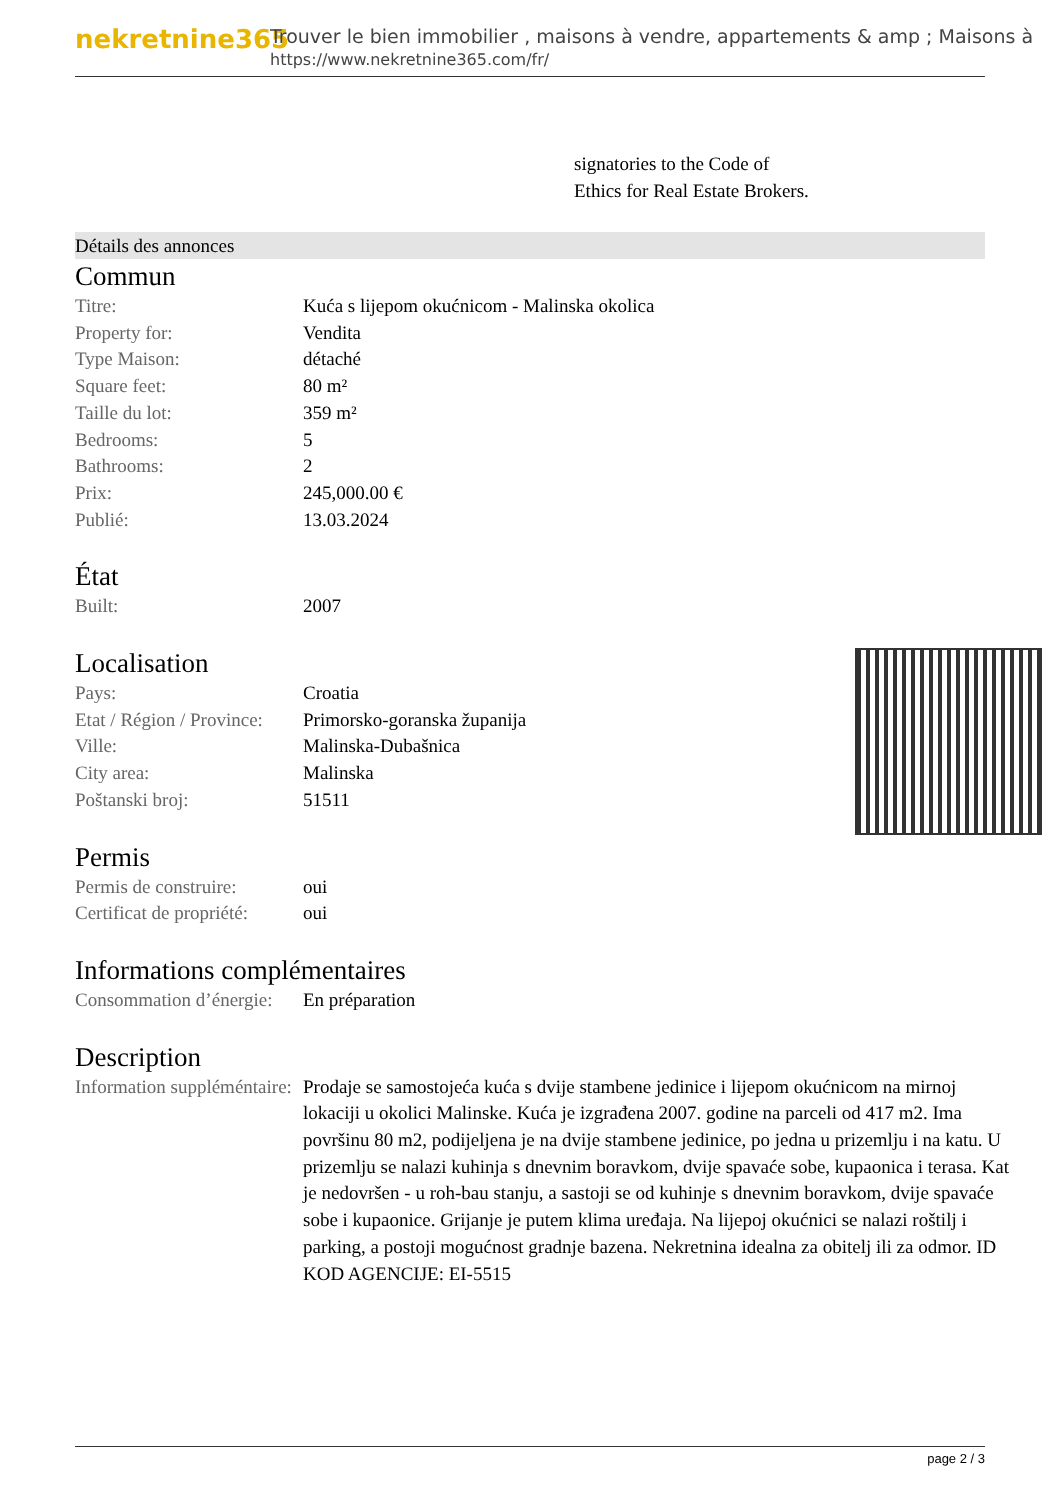nekretnine365
Trouver le bien immobilier , maisons à vendre, appartements & amp ; Maisons à
https://www.nekretnine365.com/fr/
signatories to the Code of
Ethics for Real Estate Brokers.
Détails des annonces
Commun
| Titre: | Kuća s lijepom okućnicom - Malinska okolica |
| Property for: | Vendita |
| Type Maison: | détaché |
| Square feet: | 80 m² |
| Taille du lot: | 359 m² |
| Bedrooms: | 5 |
| Bathrooms: | 2 |
| Prix: | 245,000.00 € |
| Publié: | 13.03.2024 |
État
| Built: | 2007 |
Localisation
| Pays: | Croatia |
| Etat / Région / Province: | Primorsko-goranska županija |
| Ville: | Malinska-Dubašnica |
| City area: | Malinska |
| Poštanski broj: | 51511 |
Permis
| Permis de construire: | oui |
| Certificat de propriété: | oui |
Informations complémentaires
| Consommation d’énergie: | En préparation |
Description
| Information suppléméntaire: | Prodaje se samostojeća kuća s dvije stambene jedinice i lijepom okućnicom na mirnoj lokaciji u okolici Malinske. Kuća je izgrađena 2007. godine na parceli od 417 m2. Ima površinu 80 m2, podijeljena je na dvije stambene jedinice, po jedna u prizemlju i na katu. U prizemlju se nalazi kuhinja s dnevnim boravkom, dvije spavaće sobe, kupaonica i terasa. Kat je nedovršen - u roh-bau stanju, a sastoji se od kuhinje s dnevnim boravkom, dvije spavaće sobe i kupaonice. Grijanje je putem klima uređaja. Na lijepoj okućnici se nalazi roštilj i parking, a postoji mogućnost gradnje bazena. Nekretnina idealna za obitelj ili za odmor. ID KOD AGENCIJE: EI-5515 |
page 2 / 3